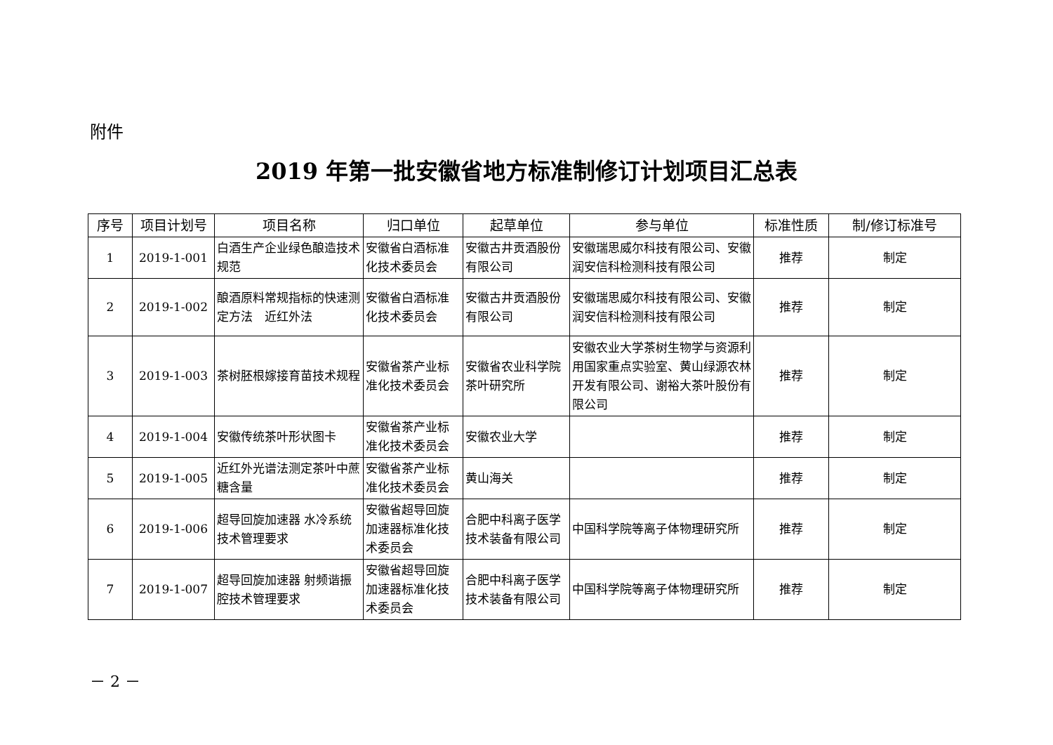附件
2019 年第一批安徽省地方标准制修订计划项目汇总表
| 序号 | 项目计划号 | 项目名称 | 归口单位 | 起草单位 | 参与单位 | 标准性质 | 制/修订标准号 |
| --- | --- | --- | --- | --- | --- | --- | --- |
| 1 | 2019-1-001 | 白酒生产企业绿色酿造技术规范 | 安徽省白酒标准化技术委员会 | 安徽古井贡酒股份有限公司 | 安徽瑞思威尔科技有限公司、安徽润安信科检测科技有限公司 | 推荐 | 制定 |
| 2 | 2019-1-002 | 酿酒原料常规指标的快速测定方法 近红外法 | 安徽省白酒标准化技术委员会 | 安徽古井贡酒股份有限公司 | 安徽瑞思威尔科技有限公司、安徽润安信科检测科技有限公司 | 推荐 | 制定 |
| 3 | 2019-1-003 | 茶树胚根嫁接育苗技术规程 | 安徽省茶产业标准化技术委员会 | 安徽省农业科学院茶叶研究所 | 安徽农业大学茶树生物学与资源利用国家重点实验室、黄山绿源农林开发有限公司、谢裕大茶叶股份有限公司 | 推荐 | 制定 |
| 4 | 2019-1-004 | 安徽传统茶叶形状图卡 | 安徽省茶产业标准化技术委员会 | 安徽农业大学 | | 推荐 | 制定 |
| 5 | 2019-1-005 | 近红外光谱法测定茶叶中蔗糖含量 | 安徽省茶产业标准化技术委员会 | 黄山海关 | | 推荐 | 制定 |
| 6 | 2019-1-006 | 超导回旋加速器 水冷系统技术管理要求 | 安徽省超导回旋加速器标准化技术委员会 | 合肥中科离子医学技术装备有限公司 | 中国科学院等离子体物理研究所 | 推荐 | 制定 |
| 7 | 2019-1-007 | 超导回旋加速器 射频谐振腔技术管理要求 | 安徽省超导回旋加速器标准化技术委员会 | 合肥中科离子医学技术装备有限公司 | 中国科学院等离子体物理研究所 | 推荐 | 制定 |
－ 2 －